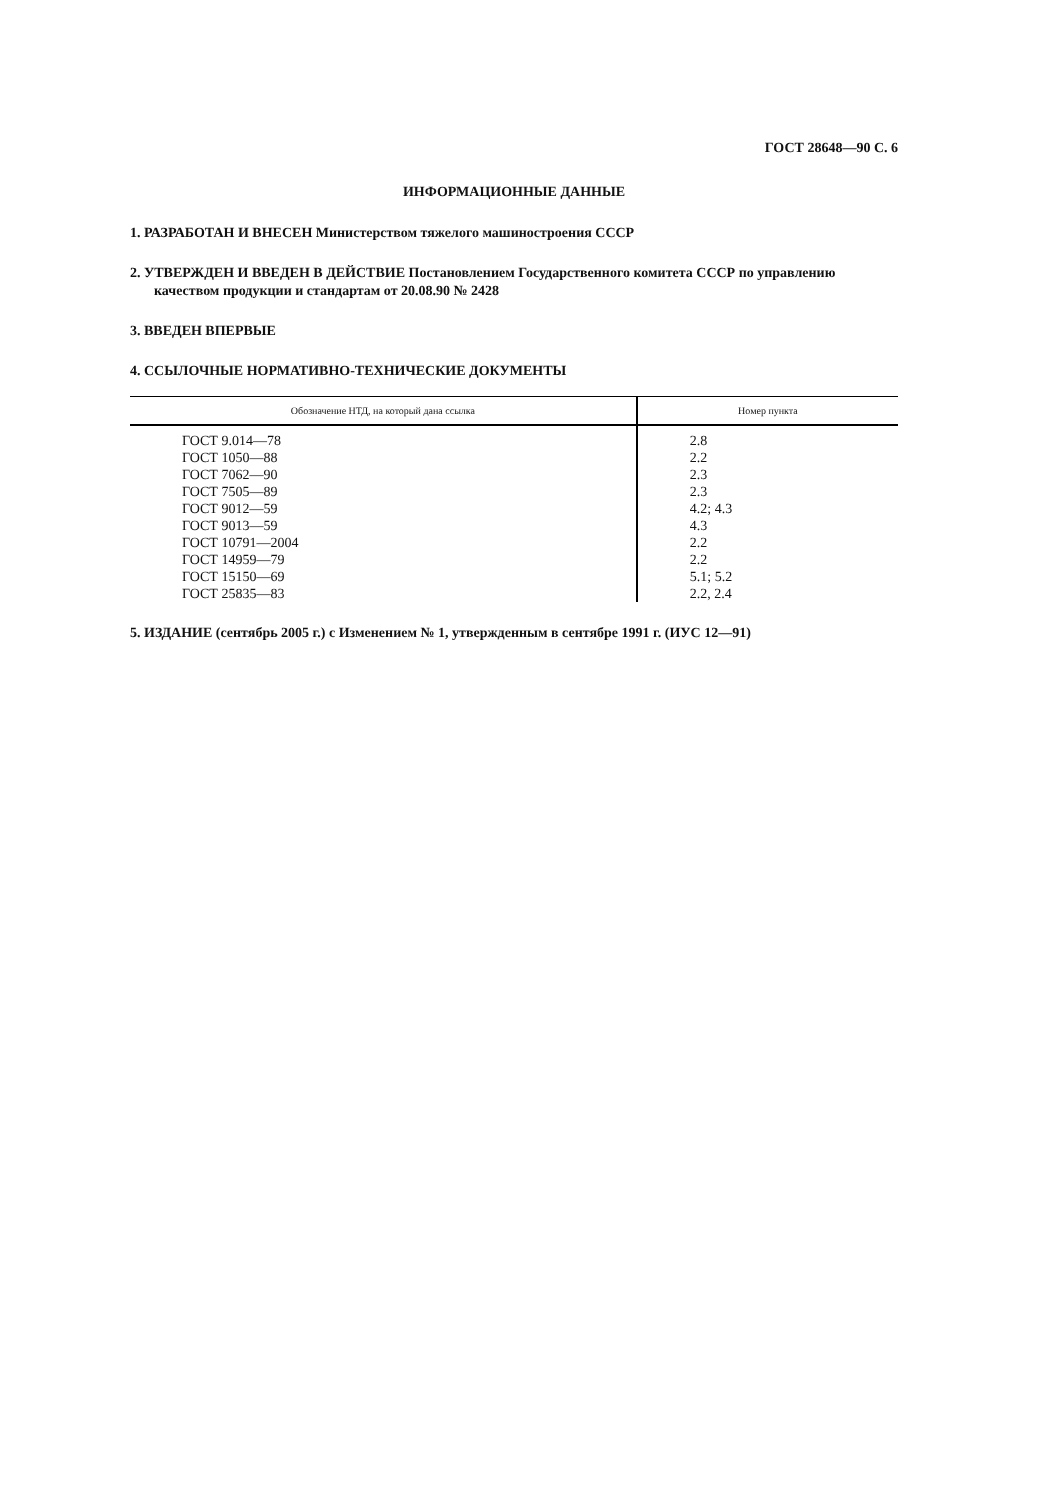ГОСТ 28648—90 С. 6
ИНФОРМАЦИОННЫЕ ДАННЫЕ
1. РАЗРАБОТАН И ВНЕСЕН Министерством тяжелого машиностроения СССР
2. УТВЕРЖДЕН И ВВЕДЕН В ДЕЙСТВИЕ Постановлением Государственного комитета СССР по управлению качеством продукции и стандартам от 20.08.90 № 2428
3. ВВЕДЕН ВПЕРВЫЕ
4. ССЫЛОЧНЫЕ НОРМАТИВНО-ТЕХНИЧЕСКИЕ ДОКУМЕНТЫ
| Обозначение НТД, на который дана ссылка | Номер пункта |
| --- | --- |
| ГОСТ 9.014—78 ГОСТ 1050—88 ГОСТ 7062—90 ГОСТ 7505—89 ГОСТ 9012—59 ГОСТ 9013—59 ГОСТ 10791—2004 ГОСТ 14959—79 ГОСТ 15150—69 ГОСТ 25835—83 | 2.8 2.2 2.3 2.3 4.2; 4.3 4.3 2.2 2.2 5.1; 5.2 2.2, 2.4 |
5. ИЗДАНИЕ (сентябрь 2005 г.) с Изменением № 1, утвержденным в сентябре 1991 г. (ИУС 12—91)